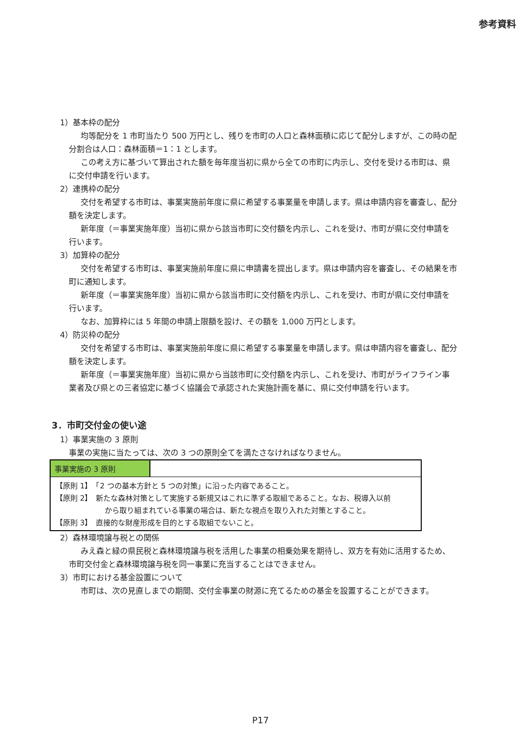参考資料
1）基本枠の配分
均等配分を 1 市町当たり 500 万円とし、残りを市町の人口と森林面積に応じて配分しますが、この時の配分割合は人口：森林面積＝1：1 とします。
この考え方に基づいて算出された額を毎年度当初に県から全ての市町に内示し、交付を受ける市町は、県に交付申請を行います。
2）連携枠の配分
交付を希望する市町は、事業実施前年度に県に希望する事業量を申請します。県は申請内容を審査し、配分額を決定します。
新年度（＝事業実施年度）当初に県から該当市町に交付額を内示し、これを受け、市町が県に交付申請を行います。
3）加算枠の配分
交付を希望する市町は、事業実施前年度に県に申請書を提出します。県は申請内容を審査し、その結果を市町に通知します。
新年度（＝事業実施年度）当初に県から該当市町に交付額を内示し、これを受け、市町が県に交付申請を行います。
なお、加算枠には 5 年間の申請上限額を設け、その額を 1,000 万円とします。
4）防災枠の配分
交付を希望する市町は、事業実施前年度に県に希望する事業量を申請します。県は申請内容を審査し、配分額を決定します。
新年度（＝事業実施年度）当初に県から当該市町に交付額を内示し、これを受け、市町がライフライン事業者及び県との三者協定に基づく協議会で承認された実施計画を基に、県に交付申請を行います。
3．市町交付金の使い途
1）事業実施の 3 原則
事業の実施に当たっては、次の 3 つの原則全てを満たさなければなりません。
| 事業実施の 3 原則 | |
| 【原則 1】 「2 つの基本方針と 5 つの対策」に沿った内容であること。 【原則 2】 新たな森林対策として実施する新規又はこれに準ずる取組であること。なお、税導入以前 から取り組まれている事業の場合は、新たな視点を取り入れた対策とすること。 【原則 3】 直接的な財産形成を目的とする取組でないこと。 | |
2）森林環境譲与税との関係
みえ森と緑の県民税と森林環境譲与税を活用した事業の相乗効果を期待し、双方を有効に活用するため、市町交付金と森林環境譲与税を同一事業に充当することはできません。
3）市町における基金設置について
市町は、次の見直しまでの期間、交付金事業の財源に充てるための基金を設置することができます。
P17